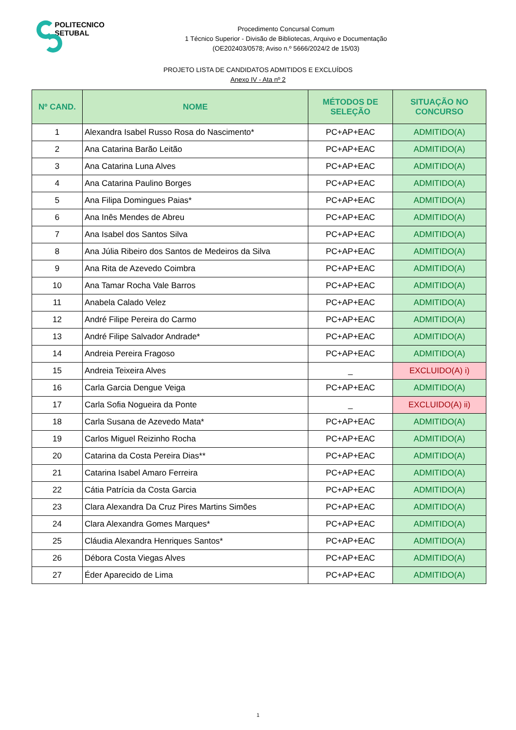POLITECNICO
SETUBAL
Procedimento Concursal Comum
1 Técnico Superior - Divisão de Bibliotecas, Arquivo e Documentação
(OE202403/0578; Aviso n.º 5666/2024/2 de 15/03)
PROJETO LISTA DE CANDIDATOS ADMITIDOS E EXCLUÍDOS
Anexo IV - Ata nº 2
| Nº CAND. | NOME | MÉTODOS DE SELEÇÃO | SITUAÇÃO NO CONCURSO |
| --- | --- | --- | --- |
| 1 | Alexandra Isabel Russo Rosa do Nascimento* | PC+AP+EAC | ADMITIDO(A) |
| 2 | Ana Catarina Barão Leitão | PC+AP+EAC | ADMITIDO(A) |
| 3 | Ana Catarina Luna Alves | PC+AP+EAC | ADMITIDO(A) |
| 4 | Ana Catarina Paulino Borges | PC+AP+EAC | ADMITIDO(A) |
| 5 | Ana Filipa Domingues Paias* | PC+AP+EAC | ADMITIDO(A) |
| 6 | Ana Inês Mendes de Abreu | PC+AP+EAC | ADMITIDO(A) |
| 7 | Ana Isabel dos Santos Silva | PC+AP+EAC | ADMITIDO(A) |
| 8 | Ana Júlia Ribeiro dos Santos de Medeiros da Silva | PC+AP+EAC | ADMITIDO(A) |
| 9 | Ana Rita de Azevedo Coimbra | PC+AP+EAC | ADMITIDO(A) |
| 10 | Ana Tamar Rocha Vale Barros | PC+AP+EAC | ADMITIDO(A) |
| 11 | Anabela Calado Velez | PC+AP+EAC | ADMITIDO(A) |
| 12 | André Filipe Pereira do Carmo | PC+AP+EAC | ADMITIDO(A) |
| 13 | André Filipe Salvador Andrade* | PC+AP+EAC | ADMITIDO(A) |
| 14 | Andreia Pereira Fragoso | PC+AP+EAC | ADMITIDO(A) |
| 15 | Andreia Teixeira Alves | _ | EXCLUIDO(A) i) |
| 16 | Carla Garcia Dengue Veiga | PC+AP+EAC | ADMITIDO(A) |
| 17 | Carla Sofia Nogueira da Ponte | _ | EXCLUIDO(A) ii) |
| 18 | Carla Susana de Azevedo Mata* | PC+AP+EAC | ADMITIDO(A) |
| 19 | Carlos Miguel Reizinho Rocha | PC+AP+EAC | ADMITIDO(A) |
| 20 | Catarina da Costa Pereira Dias** | PC+AP+EAC | ADMITIDO(A) |
| 21 | Catarina Isabel Amaro Ferreira | PC+AP+EAC | ADMITIDO(A) |
| 22 | Cátia Patrícia da Costa Garcia | PC+AP+EAC | ADMITIDO(A) |
| 23 | Clara Alexandra Da Cruz Pires Martins Simões | PC+AP+EAC | ADMITIDO(A) |
| 24 | Clara Alexandra Gomes Marques* | PC+AP+EAC | ADMITIDO(A) |
| 25 | Cláudia Alexandra Henriques Santos* | PC+AP+EAC | ADMITIDO(A) |
| 26 | Débora Costa Viegas Alves | PC+AP+EAC | ADMITIDO(A) |
| 27 | Éder Aparecido de Lima | PC+AP+EAC | ADMITIDO(A) |
1